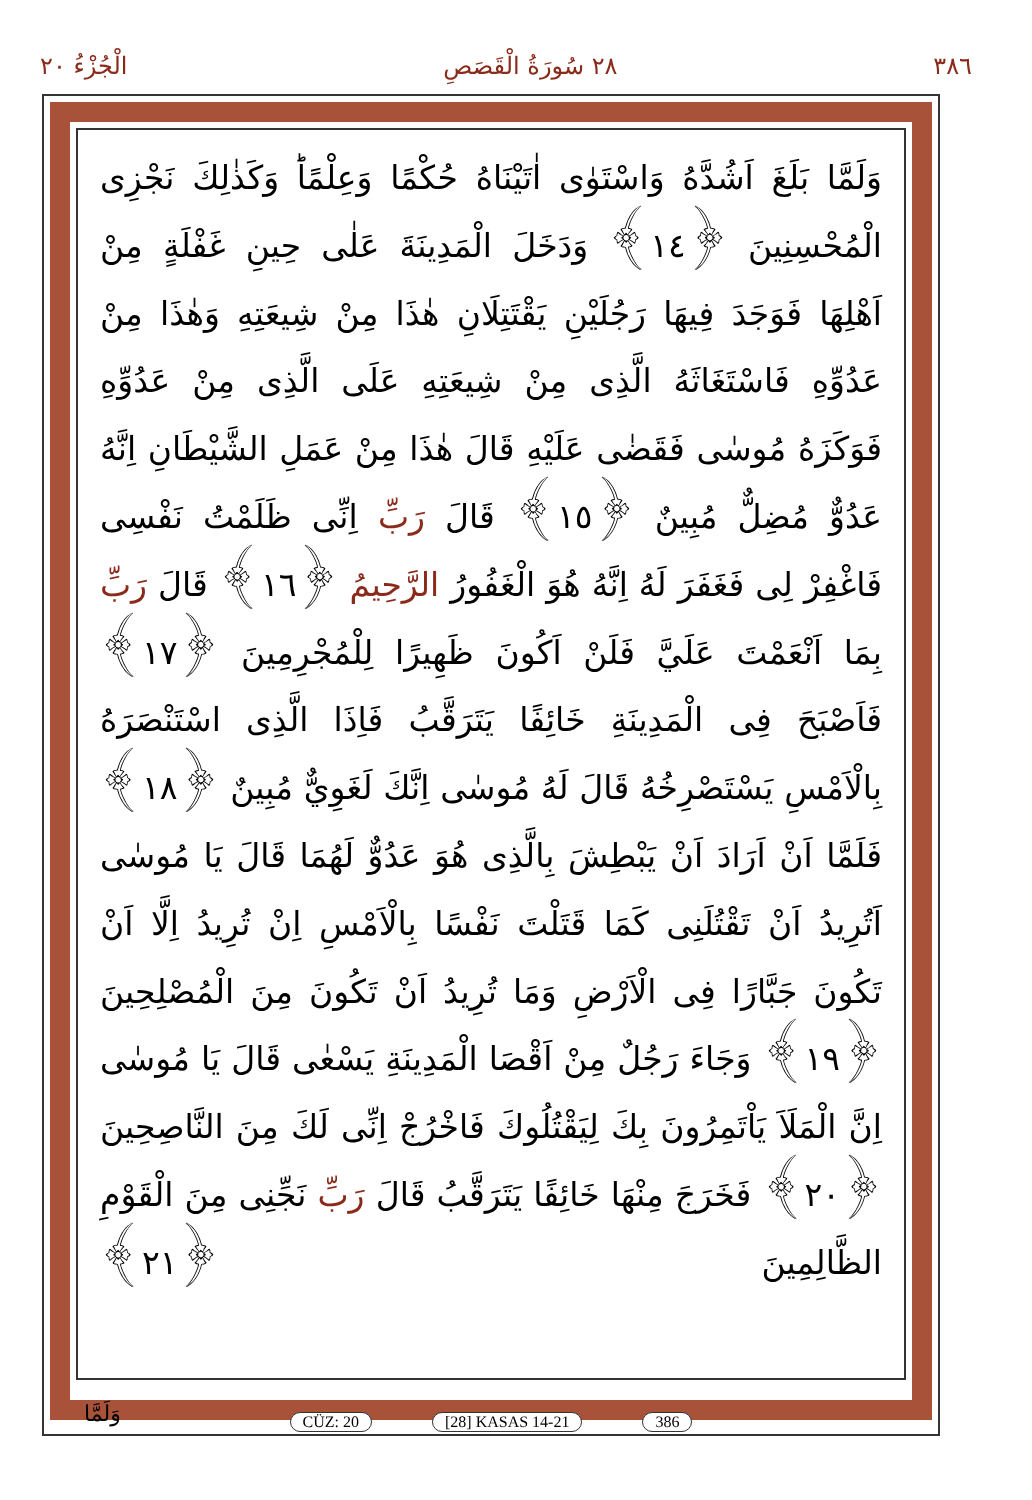٣٨٦ ٢٨ سُورَةُ الْقَصَصِ الْجُزْءُ ٢٠
وَلَمَّا بَلَغَ اَشُدَّهُ وَاسْتَوٰى اٰتَيْنَاهُ حُكْمًا وَعِلْمًاؕ وَكَذٰلِكَ نَجْزِى الْمُحْسِنِينَ ﴿١٤﴾ وَدَخَلَ الْمَدِينَةَ عَلٰى حِينِ غَفْلَةٍ مِنْ اَهْلِهَا فَوَجَدَ فِيهَا رَجُلَيْنِ يَقْتَتِلَانِ هٰذَا مِنْ شِيعَتِهِ وَهٰذَا مِنْ عَدُوِّهِ فَاسْتَغَاثَهُ الَّذِى مِنْ شِيعَتِهِ عَلَى الَّذِى مِنْ عَدُوِّهِ فَوَكَزَهُ مُوسٰى فَقَضٰى عَلَيْهِ قَالَ هٰذَا مِنْ عَمَلِ الشَّيْطَانِ اِنَّهُ عَدُوٌّ مُضِلٌّ مُبِينٌ ﴿١٥﴾ قَالَ رَبِّ اِنِّى ظَلَمْتُ نَفْسِى فَاغْفِرْ لِى فَغَفَرَ لَهُ اِنَّهُ هُوَ الْغَفُورُ الرَّحِيمُ ﴿١٦﴾ قَالَ رَبِّ بِمَا اَنْعَمْتَ عَلَيَّ فَلَنْ اَكُونَ ظَهِيرًا لِلْمُجْرِمِينَ ﴿١٧﴾ فَاَصْبَحَ فِى الْمَدِينَةِ خَائِفًا يَتَرَقَّبُ فَاِذَا الَّذِى اسْتَنْصَرَهُ بِالْاَمْسِ يَسْتَصْرِخُهُ قَالَ لَهُ مُوسٰى اِنَّكَ لَغَوِيٌّ مُبِينٌ ﴿١٨﴾ فَلَمَّا اَنْ اَرَادَ اَنْ يَبْطِشَ بِالَّذِى هُوَ عَدُوٌّ لَهُمَا قَالَ يَا مُوسٰى اَتُرِيدُ اَنْ تَقْتُلَنِى كَمَا قَتَلْتَ نَفْسًا بِالْاَمْسِ اِنْ تُرِيدُ اِلَّا اَنْ تَكُونَ جَبَّارًا فِى الْاَرْضِ وَمَا تُرِيدُ اَنْ تَكُونَ مِنَ الْمُصْلِحِينَ ﴿١٩﴾ وَجَاءَ رَجُلٌ مِنْ اَقْصَا الْمَدِينَةِ يَسْعٰى قَالَ يَا مُوسٰى اِنَّ الْمَلَاَ يَاْتَمِرُونَ بِكَ لِيَقْتُلُوكَ فَاخْرُجْ اِنِّى لَكَ مِنَ النَّاصِحِينَ ﴿٢٠﴾ فَخَرَجَ مِنْهَا خَائِفًا يَتَرَقَّبُ قَالَ رَبِّ نَجِّنِى مِنَ الْقَوْمِ الظَّالِمِينَ ﴿٢١﴾
CÜZ: 20 [28] KASAS 14-21 386
وَلَمَّا